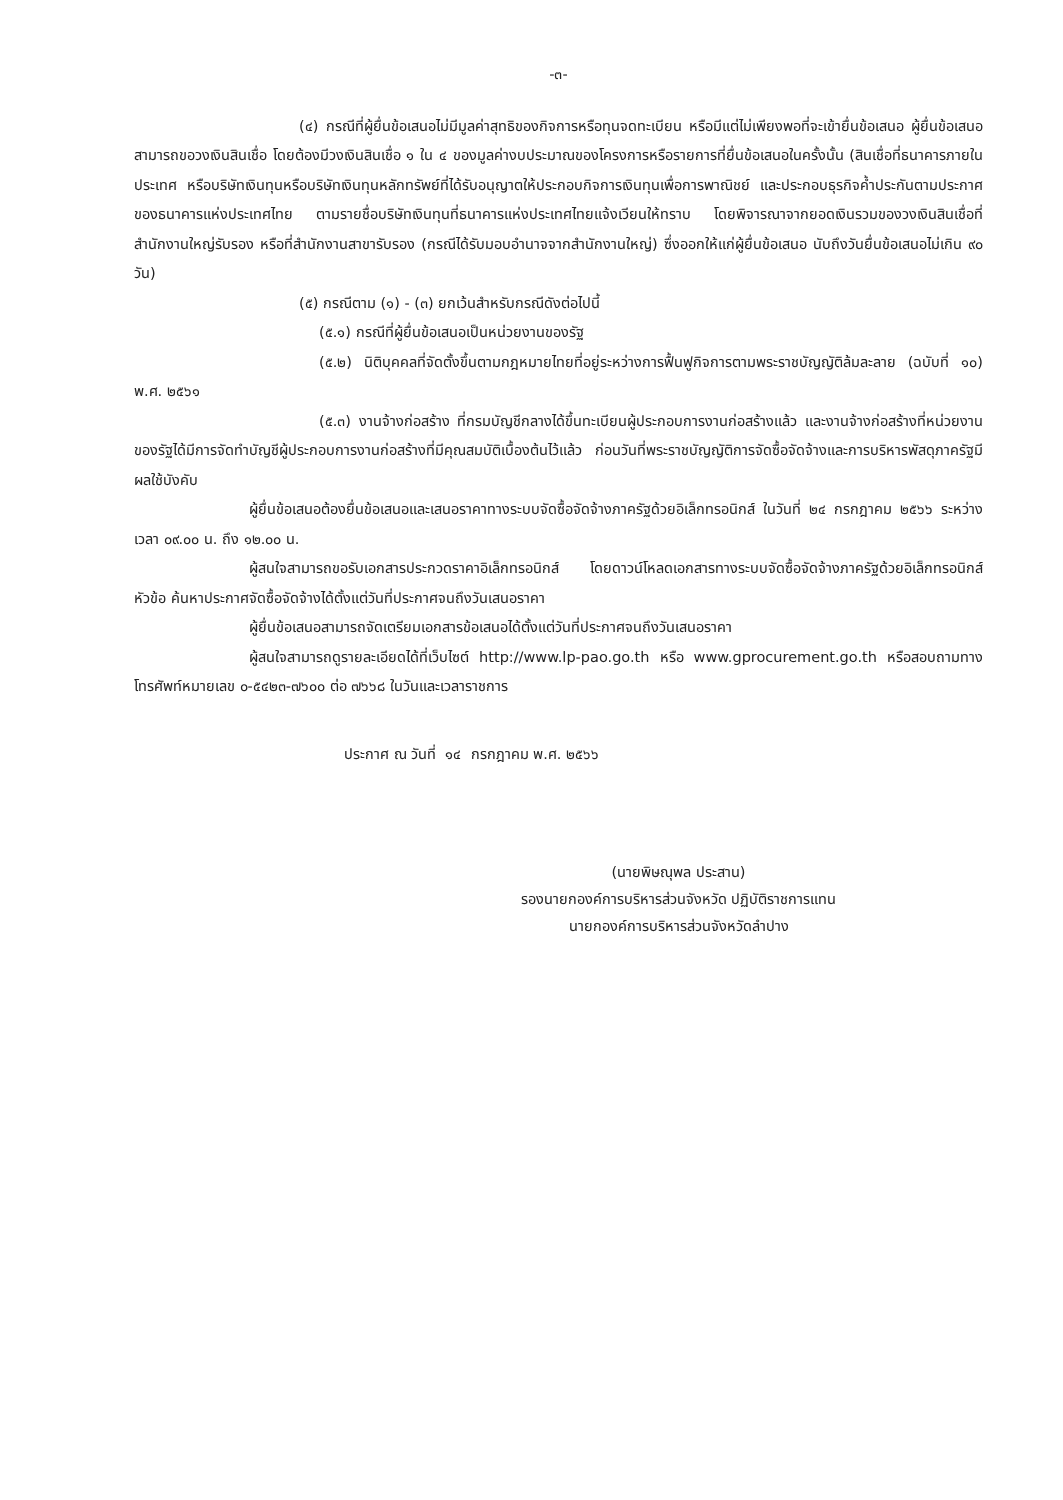-๓-
(๔) กรณีที่ผู้ยื่นข้อเสนอไม่มีมูลค่าสุทธิของกิจการหรือทุนจดทะเบียน หรือมีแต่ไม่เพียงพอที่จะเข้ายื่นข้อเสนอ ผู้ยื่นข้อเสนอสามารถขอวงเงินสินเชื่อ โดยต้องมีวงเงินสินเชื่อ ๑ ใน ๔ ของมูลค่างบประมาณของโครงการหรือรายการที่ยื่นข้อเสนอในครั้งนั้น (สินเชื่อที่ธนาคารภายในประเทศ หรือบริษัทเงินทุนหรือบริษัทเงินทุนหลักทรัพย์ที่ได้รับอนุญาตให้ประกอบกิจการเงินทุนเพื่อการพาณิชย์ และประกอบธุรกิจค้ำประกันตามประกาศของธนาคารแห่งประเทศไทย ตามรายชื่อบริษัทเงินทุนที่ธนาคารแห่งประเทศไทยแจ้งเวียนให้ทราบ โดยพิจารณาจากยอดเงินรวมของวงเงินสินเชื่อที่สำนักงานใหญ่รับรอง หรือที่สำนักงานสาขารับรอง (กรณีได้รับมอบอำนาจจากสำนักงานใหญ่) ซึ่งออกให้แก่ผู้ยื่นข้อเสนอ นับถึงวันยื่นข้อเสนอไม่เกิน ๙๐ วัน)
(๕) กรณีตาม (๑) - (๓) ยกเว้นสำหรับกรณีดังต่อไปนี้
(๕.๑) กรณีที่ผู้ยื่นข้อเสนอเป็นหน่วยงานของรัฐ
(๕.๒) นิติบุคคลที่จัดตั้งขึ้นตามกฎหมายไทยที่อยู่ระหว่างการฟื้นฟูกิจการตามพระราชบัญญัติล้มละลาย (ฉบับที่ ๑๐) พ.ศ. ๒๕๖๑
(๕.๓) งานจ้างก่อสร้าง ที่กรมบัญชีกลางได้ขึ้นทะเบียนผู้ประกอบการงานก่อสร้างแล้ว และงานจ้างก่อสร้างที่หน่วยงานของรัฐได้มีการจัดทำบัญชีผู้ประกอบการงานก่อสร้างที่มีคุณสมบัติเบื้องต้นไว้แล้ว ก่อนวันที่พระราชบัญญัติการจัดซื้อจัดจ้างและการบริหารพัสดุภาครัฐมีผลใช้บังคับ
ผู้ยื่นข้อเสนอต้องยื่นข้อเสนอและเสนอราคาทางระบบจัดซื้อจัดจ้างภาครัฐด้วยอิเล็กทรอนิกส์ ในวันที่ ๒๔ กรกฎาคม ๒๕๖๖ ระหว่างเวลา ๐๙.๐๐ น. ถึง ๑๒.๐๐ น.
ผู้สนใจสามารถขอรับเอกสารประกวดราคาอิเล็กทรอนิกส์ โดยดาวน์โหลดเอกสารทางระบบจัดซื้อจัดจ้างภาครัฐด้วยอิเล็กทรอนิกส์ หัวข้อ ค้นหาประกาศจัดซื้อจัดจ้างได้ตั้งแต่วันที่ประกาศจนถึงวันเสนอราคา
ผู้ยื่นข้อเสนอสามารถจัดเตรียมเอกสารข้อเสนอได้ตั้งแต่วันที่ประกาศจนถึงวันเสนอราคา
ผู้สนใจสามารถดูรายละเอียดได้ที่เว็บไซต์ http://www.lp-pao.go.th หรือ www.gprocurement.go.th หรือสอบถามทางโทรศัพท์หมายเลข ๐-๕๔๒๓-๗๖๐๐ ต่อ ๗๖๖๘ ในวันและเวลาราชการ
ประกาศ ณ วันที่ ๑๔ กรกฎาคม พ.ศ. ๒๕๖๖
(นายพิษณุพล ประสาน)
รองนายกองค์การบริหารส่วนจังหวัด ปฏิบัติราชการแทน
นายกองค์การบริหารส่วนจังหวัดลำปาง